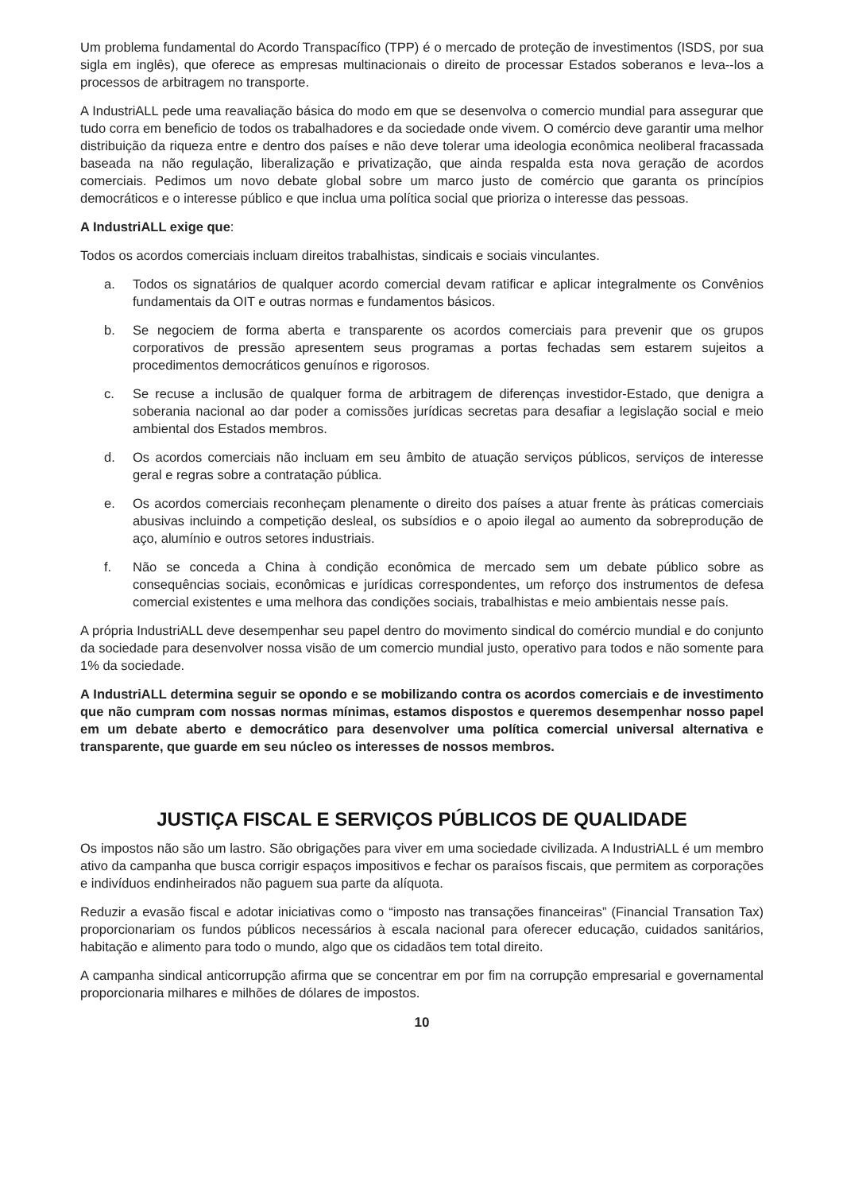Um problema fundamental do Acordo Transpacífico (TPP) é o mercado de proteção de investimentos (ISDS, por sua sigla em inglês), que oferece as empresas multinacionais o direito de processar Estados soberanos e leva--los a processos de arbitragem no transporte.
A IndustriALL pede uma reavaliação básica do modo em que se desenvolva o comercio mundial para assegurar que tudo corra em beneficio de todos os trabalhadores e da sociedade onde vivem. O comércio deve garantir uma melhor distribuição da riqueza entre e dentro dos países e não deve tolerar uma ideologia econômica neoliberal fracassada baseada na não regulação, liberalização e privatização, que ainda respalda esta nova geração de acordos comerciais. Pedimos um novo debate global sobre um marco justo de comércio que garanta os princípios democráticos e o interesse público e que inclua uma política social que prioriza o interesse das pessoas.
A IndustriALL exige que:
Todos os acordos comerciais incluam direitos trabalhistas, sindicais e sociais vinculantes.
a. Todos os signatários de qualquer acordo comercial devam ratificar e aplicar integralmente os Convênios fundamentais da OIT e outras normas e fundamentos básicos.
b. Se negociem de forma aberta e transparente os acordos comerciais para prevenir que os grupos corporativos de pressão apresentem seus programas a portas fechadas sem estarem sujeitos a procedimentos democráticos genuínos e rigorosos.
c. Se recuse a inclusão de qualquer forma de arbitragem de diferenças investidor-Estado, que denigra a soberania nacional ao dar poder a comissões jurídicas secretas para desafiar a legislação social e meio ambiental dos Estados membros.
d. Os acordos comerciais não incluam em seu âmbito de atuação serviços públicos, serviços de interesse geral e regras sobre a contratação pública.
e. Os acordos comerciais reconheçam plenamente o direito dos países a atuar frente às práticas comerciais abusivas incluindo a competição desleal, os subsídios e o apoio ilegal ao aumento da sobreprodução de aço, alumínio e outros setores industriais.
f. Não se conceda a China à condição econômica de mercado sem um debate público sobre as consequências sociais, econômicas e jurídicas correspondentes, um reforço dos instrumentos de defesa comercial existentes e uma melhora das condições sociais, trabalhistas e meio ambientais nesse país.
A própria IndustriALL deve desempenhar seu papel dentro do movimento sindical do comércio mundial e do conjunto da sociedade para desenvolver nossa visão de um comercio mundial justo, operativo para todos e não somente para 1% da sociedade.
A IndustriALL determina seguir se opondo e se mobilizando contra os acordos comerciais e de investimento que não cumpram com nossas normas mínimas, estamos dispostos e queremos desempenhar nosso papel em um debate aberto e democrático para desenvolver uma política comercial universal alternativa e transparente, que guarde em seu núcleo os interesses de nossos membros.
JUSTIÇA FISCAL E SERVIÇOS PÚBLICOS DE QUALIDADE
Os impostos não são um lastro. São obrigações para viver em uma sociedade civilizada. A IndustriALL é um membro ativo da campanha que busca corrigir espaços impositivos e fechar os paraísos fiscais, que permitem as corporações e indivíduos endinheirados não paguem sua parte da alíquota.
Reduzir a evasão fiscal e adotar iniciativas como o “imposto nas transações financeiras” (Financial Transation Tax) proporcionariam os fundos públicos necessários à escala nacional para oferecer educação, cuidados sanitários, habitação e alimento para todo o mundo, algo que os cidadãos tem total direito.
A campanha sindical anticorrupção afirma que se concentrar em por fim na corrupção empresarial e governamental proporcionaria milhares e milhões de dólares de impostos.
10